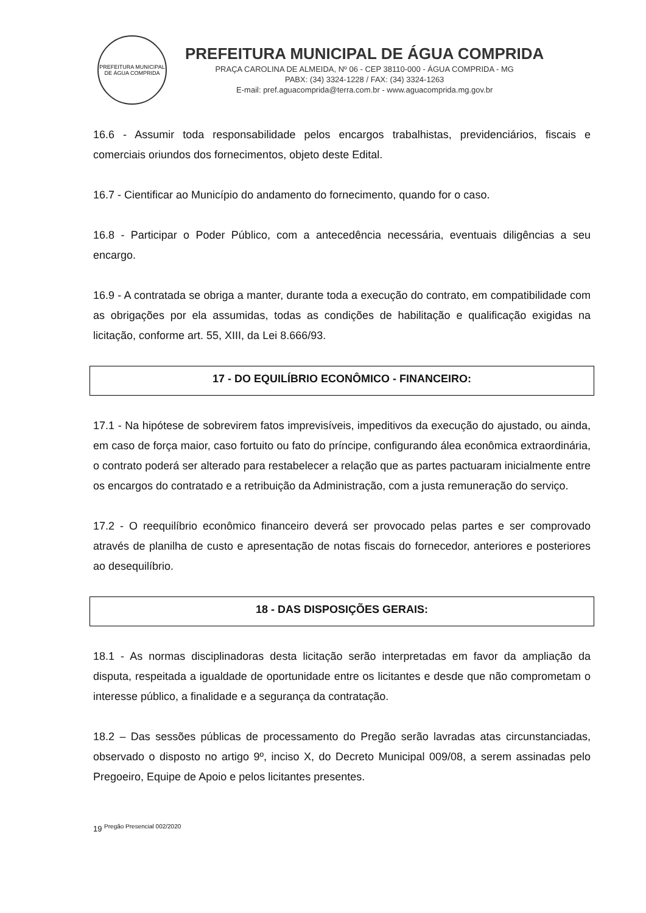PREFEITURA MUNICIPAL DE ÁGUA COMPRIDA
PREFEITURA MUNICIPAL DE ÁGUA COMPRIDA
PRAÇA CAROLINA DE ALMEIDA, Nº 06 - CEP 38110-000 - ÁGUA COMPRIDA - MG
PABX: (34) 3324-1228 / FAX: (34) 3324-1263
E-mail: pref.aguacomprida@terra.com.br - www.aguacomprida.mg.gov.br
16.6 - Assumir toda responsabilidade pelos encargos trabalhistas, previdenciários, fiscais e comerciais oriundos dos fornecimentos, objeto deste Edital.
16.7 - Cientificar ao Município do andamento do fornecimento, quando for o caso.
16.8 - Participar o Poder Público, com a antecedência necessária, eventuais diligências a seu encargo.
16.9 - A contratada se obriga a manter, durante toda a execução do contrato, em compatibilidade com as obrigações por ela assumidas, todas as condições de habilitação e qualificação exigidas na licitação, conforme art. 55, XIII, da Lei 8.666/93.
17 - DO EQUILÍBRIO ECONÔMICO - FINANCEIRO:
17.1 - Na hipótese de sobrevirem fatos imprevisíveis, impeditivos da execução do ajustado, ou ainda, em caso de força maior, caso fortuito ou fato do príncipe, configurando álea econômica extraordinária, o contrato poderá ser alterado para restabelecer a relação que as partes pactuaram inicialmente entre os encargos do contratado e a retribuição da Administração, com a justa remuneração do serviço.
17.2 - O reequilíbrio econômico financeiro deverá ser provocado pelas partes e ser comprovado através de planilha de custo e apresentação de notas fiscais do fornecedor, anteriores e posteriores ao desequilíbrio.
18 - DAS DISPOSIÇÕES GERAIS:
18.1 - As normas disciplinadoras desta licitação serão interpretadas em favor da ampliação da disputa, respeitada a igualdade de oportunidade entre os licitantes e desde que não comprometam o interesse público, a finalidade e a segurança da contratação.
18.2 – Das sessões públicas de processamento do Pregão serão lavradas atas circunstanciadas, observado o disposto no artigo 9º, inciso X, do Decreto Municipal 009/08, a serem assinadas pelo Pregoeiro, Equipe de Apoio e pelos licitantes presentes.
19 Pregão Presencial 002/2020